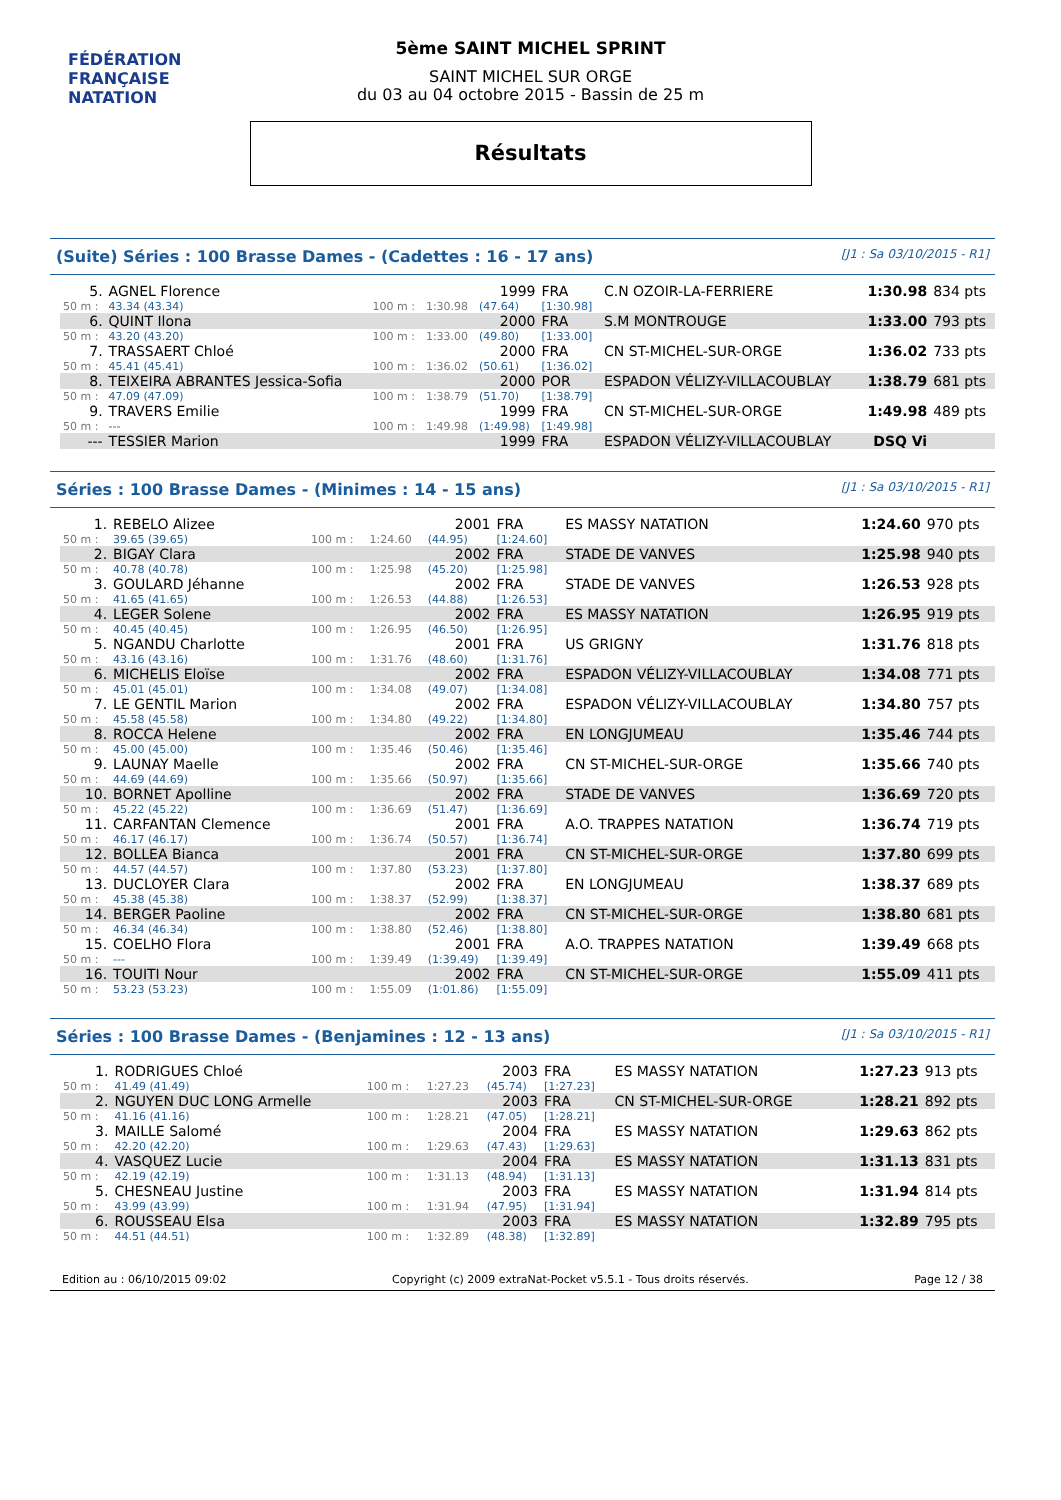FÉDÉRATION FRANÇAISE
NATATION
5ème SAINT MICHEL SPRINT
SAINT MICHEL SUR ORGE
du 03 au 04 octobre 2015 - Bassin de 25 m
Résultats
(Suite) Séries : 100 Brasse Dames - (Cadettes : 16 - 17 ans) [J1 : Sa 03/10/2015 - R1]
| 5. | AGNEL Florence | | | 1999 | FRA | C.N OZOIR-LA-FERRIERE | 1:30.98 | 834 pts |
| 50 m : | 43.34 (43.34) | 100 m : | 1:30.98 | (47.64) | [1:30.98] | | | |
| 6. | QUINT Ilona | | | 2000 | FRA | S.M MONTROUGE | 1:33.00 | 793 pts |
| 50 m : | 43.20 (43.20) | 100 m : | 1:33.00 | (49.80) | [1:33.00] | | | |
| 7. | TRASSAERT Chloé | | | 2000 | FRA | CN ST-MICHEL-SUR-ORGE | 1:36.02 | 733 pts |
| 50 m : | 45.41 (45.41) | 100 m : | 1:36.02 | (50.61) | [1:36.02] | | | |
| 8. | TEIXEIRA ABRANTES Jessica-Sofia | | | 2000 | POR | ESPADON VÉLIZY-VILLACOUBLAY | 1:38.79 | 681 pts |
| 50 m : | 47.09 (47.09) | 100 m : | 1:38.79 | (51.70) | [1:38.79] | | | |
| 9. | TRAVERS Emilie | | | 1999 | FRA | CN ST-MICHEL-SUR-ORGE | 1:49.98 | 489 pts |
| 50 m : | --- | 100 m : | 1:49.98 | (1:49.98) | [1:49.98] | | | |
| --- | TESSIER Marion | | | 1999 | FRA | ESPADON VÉLIZY-VILLACOUBLAY | DSQ Vi | |
Séries : 100 Brasse Dames - (Minimes : 14 - 15 ans) [J1 : Sa 03/10/2015 - R1]
| 1. | REBELO Alizee | | | 2001 | FRA | ES MASSY NATATION | 1:24.60 | 970 pts |
| 50 m : | 39.65 (39.65) | 100 m : | 1:24.60 | (44.95) | [1:24.60] | | | |
| 2. | BIGAY Clara | | | 2002 | FRA | STADE DE VANVES | 1:25.98 | 940 pts |
| 50 m : | 40.78 (40.78) | 100 m : | 1:25.98 | (45.20) | [1:25.98] | | | |
| 3. | GOULARD Jéhanne | | | 2002 | FRA | STADE DE VANVES | 1:26.53 | 928 pts |
| 50 m : | 41.65 (41.65) | 100 m : | 1:26.53 | (44.88) | [1:26.53] | | | |
| 4. | LEGER Solene | | | 2002 | FRA | ES MASSY NATATION | 1:26.95 | 919 pts |
| 50 m : | 40.45 (40.45) | 100 m : | 1:26.95 | (46.50) | [1:26.95] | | | |
| 5. | NGANDU Charlotte | | | 2001 | FRA | US GRIGNY | 1:31.76 | 818 pts |
| 50 m : | 43.16 (43.16) | 100 m : | 1:31.76 | (48.60) | [1:31.76] | | | |
| 6. | MICHELIS Eloïse | | | 2002 | FRA | ESPADON VÉLIZY-VILLACOUBLAY | 1:34.08 | 771 pts |
| 50 m : | 45.01 (45.01) | 100 m : | 1:34.08 | (49.07) | [1:34.08] | | | |
| 7. | LE GENTIL Marion | | | 2002 | FRA | ESPADON VÉLIZY-VILLACOUBLAY | 1:34.80 | 757 pts |
| 50 m : | 45.58 (45.58) | 100 m : | 1:34.80 | (49.22) | [1:34.80] | | | |
| 8. | ROCCA Helene | | | 2002 | FRA | EN LONGJUMEAU | 1:35.46 | 744 pts |
| 50 m : | 45.00 (45.00) | 100 m : | 1:35.46 | (50.46) | [1:35.46] | | | |
| 9. | LAUNAY Maelle | | | 2002 | FRA | CN ST-MICHEL-SUR-ORGE | 1:35.66 | 740 pts |
| 50 m : | 44.69 (44.69) | 100 m : | 1:35.66 | (50.97) | [1:35.66] | | | |
| 10. | BORNET Apolline | | | 2002 | FRA | STADE DE VANVES | 1:36.69 | 720 pts |
| 50 m : | 45.22 (45.22) | 100 m : | 1:36.69 | (51.47) | [1:36.69] | | | |
| 11. | CARFANTAN Clemence | | | 2001 | FRA | A.O. TRAPPES NATATION | 1:36.74 | 719 pts |
| 50 m : | 46.17 (46.17) | 100 m : | 1:36.74 | (50.57) | [1:36.74] | | | |
| 12. | BOLLEA Bianca | | | 2001 | FRA | CN ST-MICHEL-SUR-ORGE | 1:37.80 | 699 pts |
| 50 m : | 44.57 (44.57) | 100 m : | 1:37.80 | (53.23) | [1:37.80] | | | |
| 13. | DUCLOYER Clara | | | 2002 | FRA | EN LONGJUMEAU | 1:38.37 | 689 pts |
| 50 m : | 45.38 (45.38) | 100 m : | 1:38.37 | (52.99) | [1:38.37] | | | |
| 14. | BERGER Paoline | | | 2002 | FRA | CN ST-MICHEL-SUR-ORGE | 1:38.80 | 681 pts |
| 50 m : | 46.34 (46.34) | 100 m : | 1:38.80 | (52.46) | [1:38.80] | | | |
| 15. | COELHO Flora | | | 2001 | FRA | A.O. TRAPPES NATATION | 1:39.49 | 668 pts |
| 50 m : | --- | 100 m : | 1:39.49 | (1:39.49) | [1:39.49] | | | |
| 16. | TOUITI Nour | | | 2002 | FRA | CN ST-MICHEL-SUR-ORGE | 1:55.09 | 411 pts |
| 50 m : | 53.23 (53.23) | 100 m : | 1:55.09 | (1:01.86) | [1:55.09] | | | |
Séries : 100 Brasse Dames - (Benjamines : 12 - 13 ans) [J1 : Sa 03/10/2015 - R1]
| 1. | RODRIGUES Chloé | | | 2003 | FRA | ES MASSY NATATION | 1:27.23 | 913 pts |
| 50 m : | 41.49 (41.49) | 100 m : | 1:27.23 | (45.74) | [1:27.23] | | | |
| 2. | NGUYEN DUC LONG Armelle | | | 2003 | FRA | CN ST-MICHEL-SUR-ORGE | 1:28.21 | 892 pts |
| 50 m : | 41.16 (41.16) | 100 m : | 1:28.21 | (47.05) | [1:28.21] | | | |
| 3. | MAILLE Salomé | | | 2004 | FRA | ES MASSY NATATION | 1:29.63 | 862 pts |
| 50 m : | 42.20 (42.20) | 100 m : | 1:29.63 | (47.43) | [1:29.63] | | | |
| 4. | VASQUEZ Lucie | | | 2004 | FRA | ES MASSY NATATION | 1:31.13 | 831 pts |
| 50 m : | 42.19 (42.19) | 100 m : | 1:31.13 | (48.94) | [1:31.13] | | | |
| 5. | CHESNEAU Justine | | | 2003 | FRA | ES MASSY NATATION | 1:31.94 | 814 pts |
| 50 m : | 43.99 (43.99) | 100 m : | 1:31.94 | (47.95) | [1:31.94] | | | |
| 6. | ROUSSEAU Elsa | | | 2003 | FRA | ES MASSY NATATION | 1:32.89 | 795 pts |
| 50 m : | 44.51 (44.51) | 100 m : | 1:32.89 | (48.38) | [1:32.89] | | | |
Edition au : 06/10/2015 09:02 Copyright (c) 2009 extraNat-Pocket v5.5.1 - Tous droits réservés. Page 12 / 38